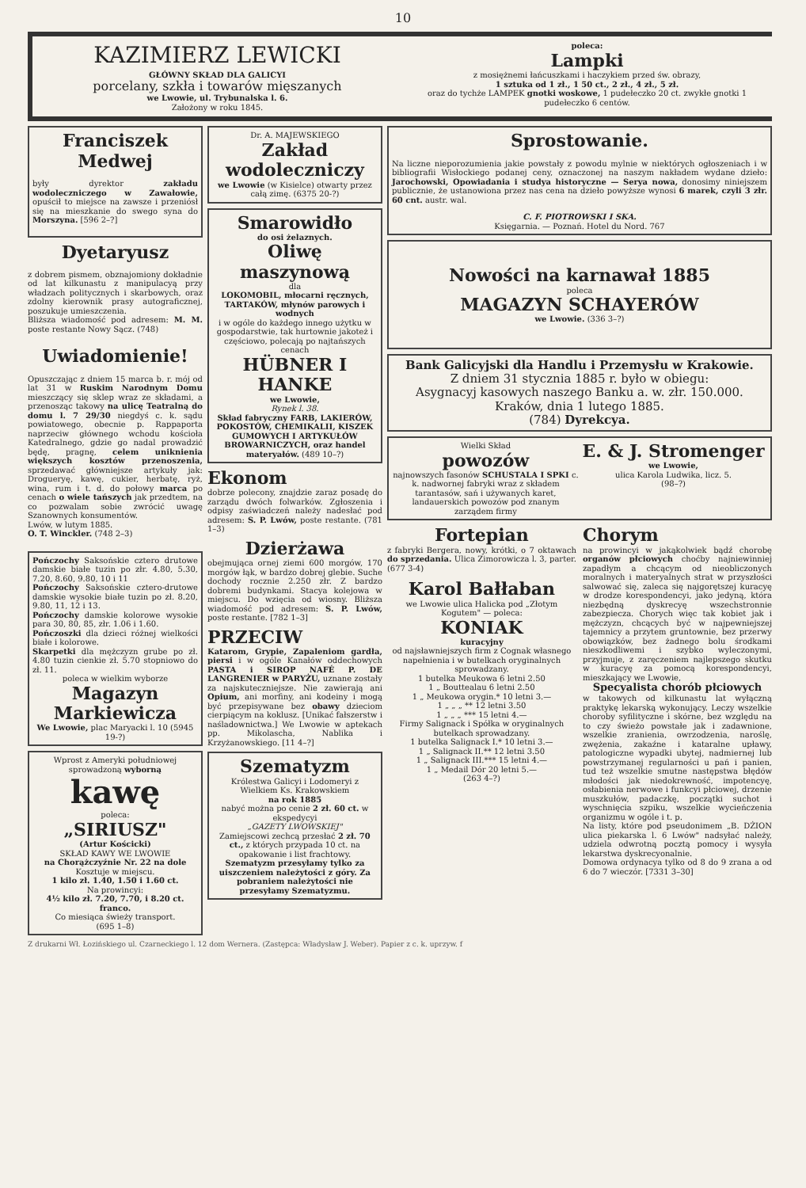10
KAZIMIERZ LEWICKI
GŁÓWNY SKŁAD DLA GALICYI
porcelany, szkła i towarów mięszanych
we Lwowie, ul. Trybunalska l. 6.
Założony w roku 1845.
poleca:
Lampki
z mosiężnemi łańcuszkami i haczykiem przed św. obrazy,
1 sztuka od 1 zł., 1 50 ct., 2 zł., 4 zł., 5 zł.
oraz do tychże LAMPEK gnotki woskowe, 1 pudełeczko 20 ct. zwykłe gnotki 1 pudełeczko 6 centów.
Franciszek Medwej
były dyrektor zakładu wodoleczniczego w Zawałowie, opuścił to miejsce na zawsze i przeniósł się na mieszkanie do swego syna do Morszyna. [596 2–?]
Dyetaryusz
z dobrem pismem, obznajomiony dokładnie od lat kilkunastu z manipulacyą przy władzach politycznych i skarbowych, oraz zdolny kierownik prasy autograficznej, poszukuje umieszczenia.
Bliższa wiadomość pod adresem: M. M. poste restante Nowy Sącz. (748)
Uwiadomienie!
Opuszczając z dniem 15 marca b. r. mój od lat 31 w Ruskim Narodnym Domu mieszczący się sklep wraz ze składami, a przenosząc takowy na ulicę Teatralną do domu l. 7 29/30 niegdyś c. k. sądu powiatowego, obecnie p. Rappaporta naprzeciw głównego wchodu kościoła Katedralnego, gdzie go nadal prowadzić będę, pragnę, celem uniknienia większych kosztów przenoszenia, sprzedawać główniejsze artykuły jak: Drogueryę, kawę, cukier, herbatę, ryż, wina, rum i t. d. do połowy marca po cenach o wiele tańszych jak przedtem, na co pozwalam sobie zwrócić uwagę Szanownych konsumentów.
Lwów, w lutym 1885.
O. T. Winckler. (748 2–3)
Pończochy Saksońskie cztero drutowe damskie białe tuzin po złr. 4.80, 5.30, 7.20, 8.60, 9.80, 10 i 11
Pończochy Saksońskie cztero-drutowe damskie wysokie białe tuzin po zł. 8.20, 9.80, 11, 12 i 13.
Pończochy damskie kolorowe wysokie para 30, 80, 85, złr. 1.06 i 1.60.
Pończoszki dla dzieci różnej wielkości białe i kolorowe.
Skarpetki dla mężczyzn grube po zł. 4.80 tuzin cienkie zł. 5.70 stopniowo do zł. 11.
poleca w wielkim wyborze
Magazyn Markiewicza
We Lwowie, plac Maryacki l. 10 (5945 19-?)
Wprost z Ameryki południowej sprowadzoną wyborną
kawę
poleca:
„SIRIUSZ"
(Artur Kościcki)
SKŁAD KAWY WE LWOWIE
na Chorążczyźnie Nr. 22 na dole
Kosztuje w miejscu.
1 kilo zł. 1.40, 1.50 i 1.60 ct.
Na prowincyi:
4½ kilo zł. 7.20, 7.70, i 8.20 ct. franco.
Co miesiąca świeży transport.
(695 1–8)
Dr. A. MAJEWSKIEGO
Zakład wodoleczniczy
we Lwowie (w Kisielce) otwarty przez całą zimę. (6375 20-?)
Smarowidło
do osi żelaznych.
Oliwę maszynową
dla
LOKOMOBIL, młocarni ręcznych, TARTAKÓW, młynów parowych i wodnych
i w ogóle do każdego innego użytku w gospodarstwie, tak hurtownie jakoteż i częściowo, polecają po najtańszych cenach
HÜBNER I HANKE
we Lwowie,
Rynek l. 38.
Skład fabryczny FARB, LAKIERÓW, POKOSTÓW, CHEMIKALII, KISZEK GUMOWYCH I ARTYKUŁÓW BROWARNICZYCH, oraz handel materyałów. (489 10–?)
Ekonom
dobrze polecony, znajdzie zaraz posadę do zarządu dwóch folwarków. Zgłoszenia i odpisy zaświadczeń należy nadesłać pod adresem: S. P. Lwów, poste restante. (781 1–3)
Dzierżawa
obejmująca ornej ziemi 600 morgów, 170 morgów łąk, w bardzo dobrej glebie. Suche dochody rocznie 2.250 złr. Z bardzo dobremi budynkami. Stacya kolejowa w miejscu. Do wzięcia od wiosny. Bliższa wiadomość pod adresem: S. P. Lwów, poste restante. [782 1–3]
PRZECIW
Katarom, Grypie, Zapaleniom gardła, piersi i w ogóle Kanałów oddechowych PASTA i SIROP NAFÉ P. DE LANGRENIER w PARYŻU, uznane zostały za najskuteczniejsze. Nie zawierają ani Opium, ani morfiny, ani kodeiny i mogą być przepisywane bez obawy dzieciom cierpiącym na koklusz. [Unikać fałszerstw i naśladownictwa.] We Lwowie w aptekach pp. Mikolascha, Nablika i Krzyżanowskiego. [11 4–?]
Szematyzm
Królestwa Galicyi i Lodomeryi z Wielkiem Ks. Krakowskiem
na rok 1885
nabyć można po cenie 2 zł. 60 ct. w ekspedycyi
„GAZETY LWOWSKIEJ"
Zamiejscowi zechcą przesłać 2 zł. 70 ct., z których przypada 10 ct. na opakowanie i list frachtowy.
Szematyzm przesyłamy tylko za uiszczeniem należytości z góry. Za pobraniem należytości nie przesyłamy Szematyzmu.
Sprostowanie.
Na liczne nieporozumienia jakie powstały z powodu mylnie w niektórych ogłoszeniach i w bibliografii Wisłockiego podanej ceny, oznaczonej na naszym nakładem wydane dzieło: Jarochowski, Opowiadania i studya historyczne — Serya nowa, donosimy niniejszem publicznie, że ustanowiona przez nas cena na dzieło powyższe wynosi 6 marek, czyli 3 złr. 60 cnt. austr. wal.
C. F. PIOTROWSKI I SKA.
Księgarnia. — Poznań. Hotel du Nord. 767
Nowości na karnawał 1885
poleca
MAGAZYN SCHAYERÓW
we Lwowie. (336 3–?)
Bank Galicyjski dla Handlu i Przemysłu w Krakowie.
Z dniem 31 stycznia 1885 r. było w obiegu:
Asygnacyj kasowych naszego Banku a. w. złr. 150.000.
Kraków, dnia 1 lutego 1885.
(784) Dyrekcya.
Wielki Skład
powozów
najnowszych fasonów SCHUSTALA I SPKI c. k. nadwornej fabryki wraz z składem tarantasów, sań i używanych karet, landauerskich powozów pod znanym zarządem firmy
E. & J. Stromenger
we Lwowie,
ulica Karola Ludwika, licz. 5.
(98–?)
Fortepian
z fabryki Bergera, nowy, krótki, o 7 oktawach do sprzedania. Ulica Zimorowicza l. 3, parter. (677 3-4)
Karol Bałłaban
we Lwowie ulica Halicka pod „Złotym Kogutem" — poleca:
KONIAK
kuracyjny
od najsławniejszych firm z Cognak własnego napełnienia i w butelkach oryginalnych sprowadzany.
1 butelka Meukowa 6 letni 2.50
1 „ Bouttealau 6 letni 2.50
1 „ Meukowa orygin.* 10 letni 3.—
1 „ „ „ ** 12 letni 3.50
1 „ „ „ *** 15 letni 4.—
Firmy Salignack i Spółka w oryginalnych butelkach sprowadzany.
1 butelka Salignack I.* 10 letni 3.—
1 „ Salignack II.** 12 letni 3.50
1 „ Salignack III.*** 15 letni 4.—
1 „ Medail Dór 20 letni 5.—
(263 4–?)
Chorym
na prowincyi w jakąkolwiek bądź chorobę organów płciowych choćby najniewinniej zapadłym a chcącym od nieobliczonych moralnych i materyalnych strat w przyszłości salwować się, zaleca się najgorętszej kuracyę w drodze korespondencyi, jako jedyną, która niezbędną dyskrecyę wszechstronnie zabezpiecza. Chorych więc tak kobiet jak i mężczyzn, chcących być w najpewniejszej tajemnicy a przytem gruntownie, bez przerwy obowiązków, bez żadnego bolu środkami nieszkodliwemi i szybko wyleczonymi, przyjmuje, z zaręczeniem najlepszego skutku w kuracyę za pomocą korespondencyi, mieszkający we Lwowie,
Specyalista chorób płciowych
w takowych od kilkunastu lat wyłączną praktykę lekarską wykonujący. Leczy wszelkie choroby syfilityczne i skórne, bez względu na to czy świeżo powstałe jak i zadawnione, wszelkie zranienia, owrzodzenia, naroślę, zwężenia, zakaźne i kataralne upławy, patologiczne wypadki ubytej, nadmiernej lub powstrzymanej regularności u pań i panien, tud też wszelkie smutne następstwa błędów młodości jak niedokrewność, impotencyę, osłabienia nerwowe i funkcyi płciowej, drzenie muszkułów, padaczkę, początki suchot i wyschnięcia szpiku, wszelkie wycieńczenia organizmu w ogóle i t. p.
Na listy, które pod pseudonimem „B. DŻION ulica piekarska l. 6 Lwów" nadsyłać należy, udziela odwrotną pocztą pomocy i wysyła lekarstwa dyskrecyonalnie.
Domowa ordynacya tylko od 8 do 9 zrana a od 6 do 7 wieczór. [7331 3–30]
Z drukarni Wł. Łozińskiego ul. Czarneckiego l. 12 dom Wernera. (Zastępca: Władysław J. Weber). Papier z c. k. uprzyw. f